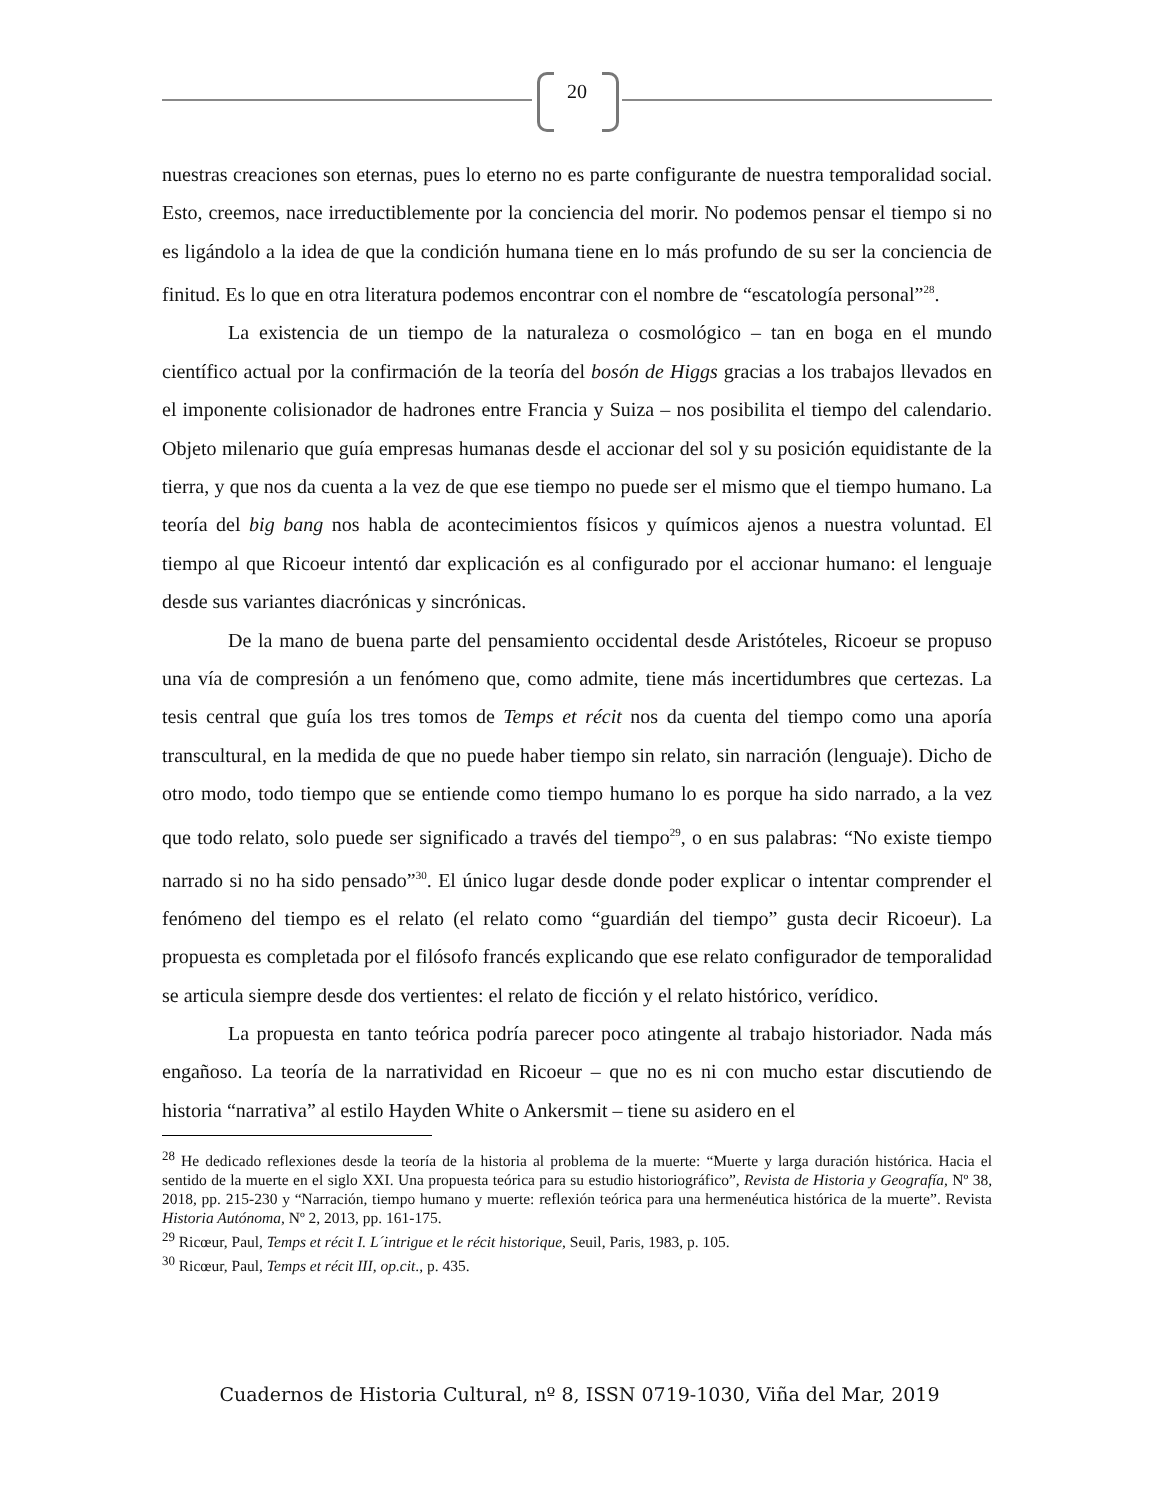20
nuestras creaciones son eternas, pues lo eterno no es parte configurante de nuestra temporalidad social. Esto, creemos, nace irreductiblemente por la conciencia del morir. No podemos pensar el tiempo si no es ligándolo a la idea de que la condición humana tiene en lo más profundo de su ser la conciencia de finitud. Es lo que en otra literatura podemos encontrar con el nombre de “escatología personal”<sup>28</sup>.
La existencia de un tiempo de la naturaleza o cosmológico – tan en boga en el mundo científico actual por la confirmación de la teoría del bosón de Higgs gracias a los trabajos llevados en el imponente colisionador de hadrones entre Francia y Suiza – nos posibilita el tiempo del calendario. Objeto milenario que guía empresas humanas desde el accionar del sol y su posición equidistante de la tierra, y que nos da cuenta a la vez de que ese tiempo no puede ser el mismo que el tiempo humano. La teoría del big bang nos habla de acontecimientos físicos y químicos ajenos a nuestra voluntad. El tiempo al que Ricoeur intentó dar explicación es al configurado por el accionar humano: el lenguaje desde sus variantes diacrónicas y sincrónicas.
De la mano de buena parte del pensamiento occidental desde Aristóteles, Ricoeur se propuso una vía de compresión a un fenómeno que, como admite, tiene más incertidumbres que certezas. La tesis central que guía los tres tomos de Temps et récit nos da cuenta del tiempo como una aporía transcultural, en la medida de que no puede haber tiempo sin relato, sin narración (lenguaje). Dicho de otro modo, todo tiempo que se entiende como tiempo humano lo es porque ha sido narrado, a la vez que todo relato, solo puede ser significado a través del tiempo<sup>29</sup>, o en sus palabras: “No existe tiempo narrado si no ha sido pensado”<sup>30</sup>. El único lugar desde donde poder explicar o intentar comprender el fenómeno del tiempo es el relato (el relato como “guardián del tiempo” gusta decir Ricoeur). La propuesta es completada por el filósofo francés explicando que ese relato configurador de temporalidad se articula siempre desde dos vertientes: el relato de ficción y el relato histórico, verídico.
La propuesta en tanto teórica podría parecer poco atingente al trabajo historiador. Nada más engañoso. La teoría de la narratividad en Ricoeur – que no es ni con mucho estar discutiendo de historia “narrativa” al estilo Hayden White o Ankersmit – tiene su asidero en el
<sup>28</sup> He dedicado reflexiones desde la teoría de la historia al problema de la muerte: “Muerte y larga duración histórica. Hacia el sentido de la muerte en el siglo XXI. Una propuesta teórica para su estudio historiográfico”, Revista de Historia y Geografía, Nº 38, 2018, pp. 215-230 y “Narración, tiempo humano y muerte: reflexión teórica para una hermenéutica histórica de la muerte”. Revista Historia Autónoma, Nº 2, 2013, pp. 161-175.
<sup>29</sup> Ricœur, Paul, Temps et récit I. L´intrigue et le récit historique, Seuil, Paris, 1983, p. 105.
<sup>30</sup> Ricœur, Paul, Temps et récit III, op.cit., p. 435.
Cuadernos de Historia Cultural, nº 8, ISSN 0719-1030, Viña del Mar, 2019